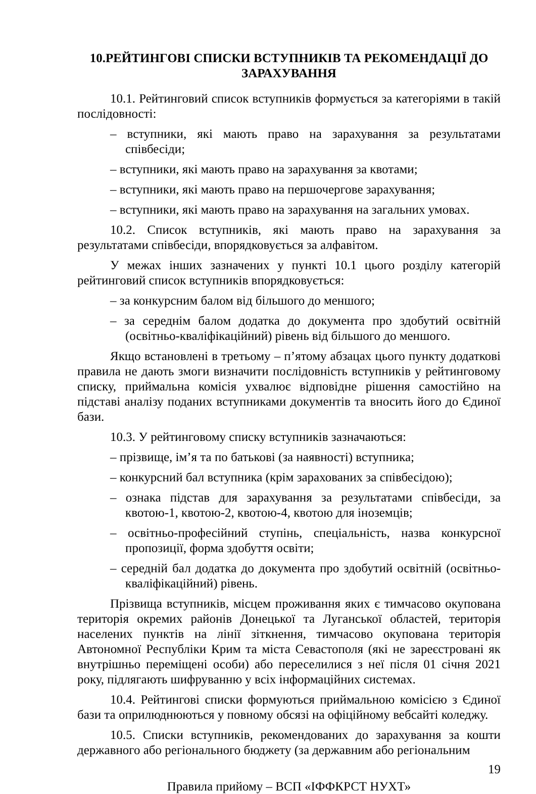10.РЕЙТИНГОВІ СПИСКИ ВСТУПНИКІВ ТА РЕКОМЕНДАЦІЇ ДО ЗАРАХУВАННЯ
10.1. Рейтинговий список вступників формується за категоріями в такій послідовності:
– вступники, які мають право на зарахування за результатами співбесіди;
– вступники, які мають право на зарахування за квотами;
– вступники, які мають право на першочергове зарахування;
– вступники, які мають право на зарахування на загальних умовах.
10.2. Список вступників, які мають право на зарахування за результатами співбесіди, впорядковується за алфавітом.
У межах інших зазначених у пункті 10.1 цього розділу категорій рейтинговий список вступників впорядковується:
– за конкурсним балом від більшого до меншого;
– за середнім балом додатка до документа про здобутий освітній (освітньо-кваліфікаційний) рівень від більшого до меншого.
Якщо встановлені в третьому – п’ятому абзацах цього пункту додаткові правила не дають змоги визначити послідовність вступників у рейтинговому списку, приймальна комісія ухвалює відповідне рішення самостійно на підставі аналізу поданих вступниками документів та вносить його до Єдиної бази.
10.3. У рейтинговому списку вступників зазначаються:
– прізвище, ім’я та по батькові (за наявності) вступника;
– конкурсний бал вступника (крім зарахованих за співбесідою);
– ознака підстав для зарахування за результатами співбесіди, за квотою-1, квотою-2, квотою-4, квотою для іноземців;
– освітньо-професійний ступінь, спеціальність, назва конкурсної пропозиції, форма здобуття освіти;
– середній бал додатка до документа про здобутий освітній (освітньо-кваліфікаційний) рівень.
Прізвища вступників, місцем проживання яких є тимчасово окупована територія окремих районів Донецької та Луганської областей, територія населених пунктів на лінії зіткнення, тимчасово окупована територія Автономної Республіки Крим та міста Севастополя (які не зареєстровані як внутрішньо переміщені особи) або переселилися з неї після 01 січня 2021 року, підлягають шифруванню у всіх інформаційних системах.
10.4. Рейтингові списки формуються приймальною комісією з Єдиної бази та оприлюднюються у повному обсязі на офіційному вебсайті коледжу.
10.5. Списки вступників, рекомендованих до зарахування за кошти державного або регіонального бюджету (за державним або регіональним
19
Правила прийому – ВСП «ІФФКРСТ НУХТ»